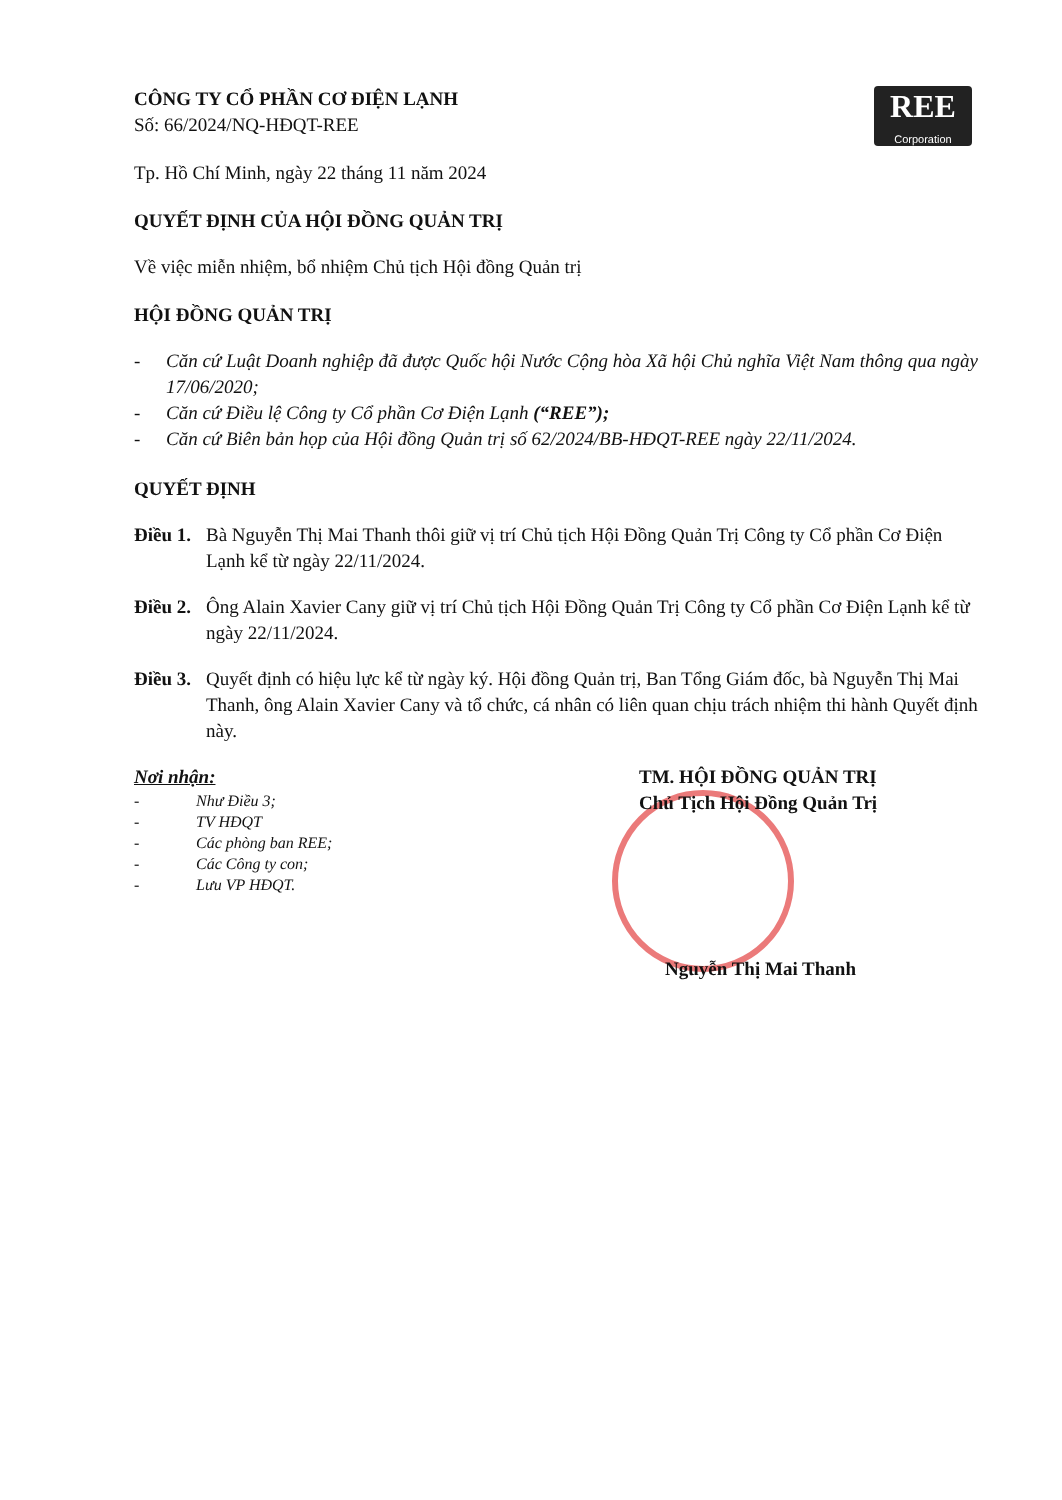REE
Corporation
CÔNG TY CỔ PHẦN CƠ ĐIỆN LẠNH
Số: 66/2024/NQ-HĐQT-REE
Tp. Hồ Chí Minh, ngày 22 tháng 11 năm 2024
QUYẾT ĐỊNH CỦA HỘI ĐỒNG QUẢN TRỊ
Về việc miễn nhiệm, bổ nhiệm Chủ tịch Hội đồng Quản trị
HỘI ĐỒNG QUẢN TRỊ
- Căn cứ Luật Doanh nghiệp đã được Quốc hội Nước Cộng hòa Xã hội Chủ nghĩa Việt Nam thông qua ngày 17/06/2020;
- Căn cứ Điều lệ Công ty Cổ phần Cơ Điện Lạnh (“REE”);
- Căn cứ Biên bản họp của Hội đồng Quản trị số 62/2024/BB-HĐQT-REE ngày 22/11/2024.
QUYẾT ĐỊNH
Điều 1. Bà Nguyễn Thị Mai Thanh thôi giữ vị trí Chủ tịch Hội Đồng Quản Trị Công ty Cổ phần Cơ Điện Lạnh kể từ ngày 22/11/2024.
Điều 2. Ông Alain Xavier Cany giữ vị trí Chủ tịch Hội Đồng Quản Trị Công ty Cổ phần Cơ Điện Lạnh kể từ ngày 22/11/2024.
Điều 3. Quyết định có hiệu lực kể từ ngày ký. Hội đồng Quản trị, Ban Tổng Giám đốc, bà Nguyễn Thị Mai Thanh, ông Alain Xavier Cany và tổ chức, cá nhân có liên quan chịu trách nhiệm thi hành Quyết định này.
Nơi nhận:
- Như Điều 3;
- TV HĐQT
- Các phòng ban REE;
- Các Công ty con;
- Lưu VP HĐQT.
TM. HỘI ĐỒNG QUẢN TRỊ
Chủ Tịch Hội Đồng Quản Trị
Nguyễn Thị Mai Thanh